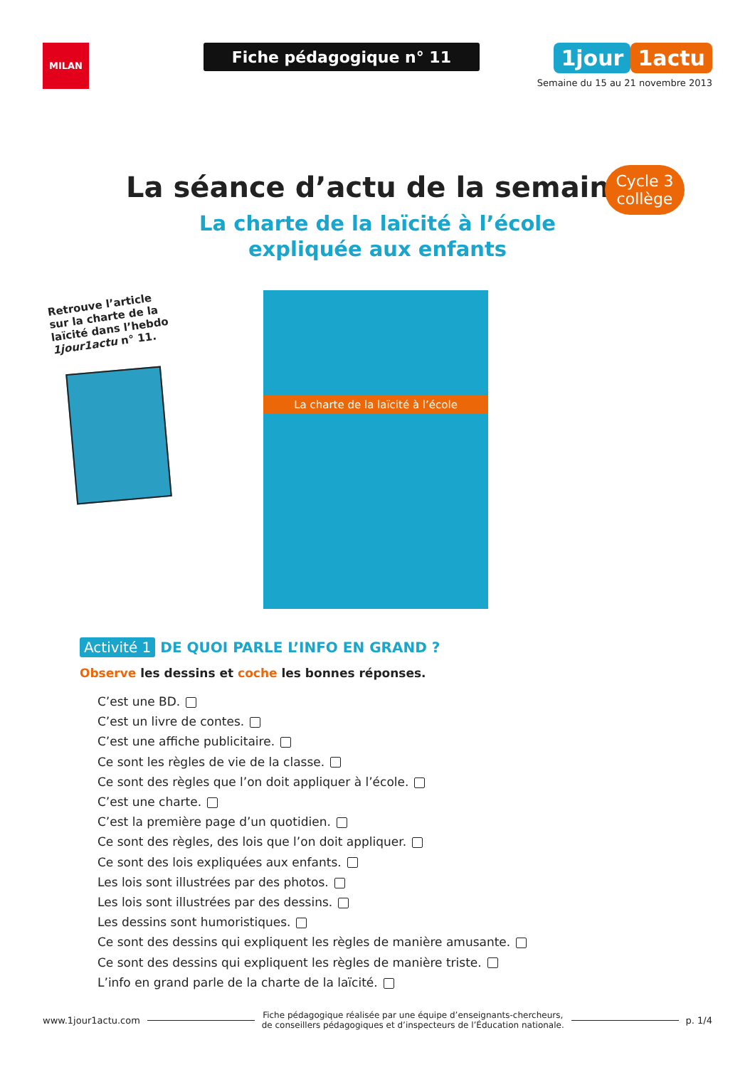MILAN
Fiche pédagogique n° 11
1jour 1actu
Semaine du 15 au 21 novembre 2013
La séance d’actu de la semaine
La charte de la laïcité à l’école
expliquée aux enfants
Cycle 3
collège
Retrouve l’article sur la charte de la laïcité dans l’hebdo 1jour1actu n° 11.
La charte de la laïcité à l’école
Activité 1 DE QUOI PARLE L’INFO EN GRAND ?
Observe les dessins et coche les bonnes réponses.
C’est une BD.
C’est un livre de contes.
C’est une affiche publicitaire.
Ce sont les règles de vie de la classe.
Ce sont des règles que l’on doit appliquer à l’école.
C’est une charte.
C’est la première page d’un quotidien.
Ce sont des règles, des lois que l’on doit appliquer.
Ce sont des lois expliquées aux enfants.
Les lois sont illustrées par des photos.
Les lois sont illustrées par des dessins.
Les dessins sont humoristiques.
Ce sont des dessins qui expliquent les règles de manière amusante.
Ce sont des dessins qui expliquent les règles de manière triste.
L’info en grand parle de la charte de la laïcité.
www.1jour1actu.com
Fiche pédagogique réalisée par une équipe d’enseignants-chercheurs,
de conseillers pédagogiques et d’inspecteurs de l’Éducation nationale.
p. 1/4